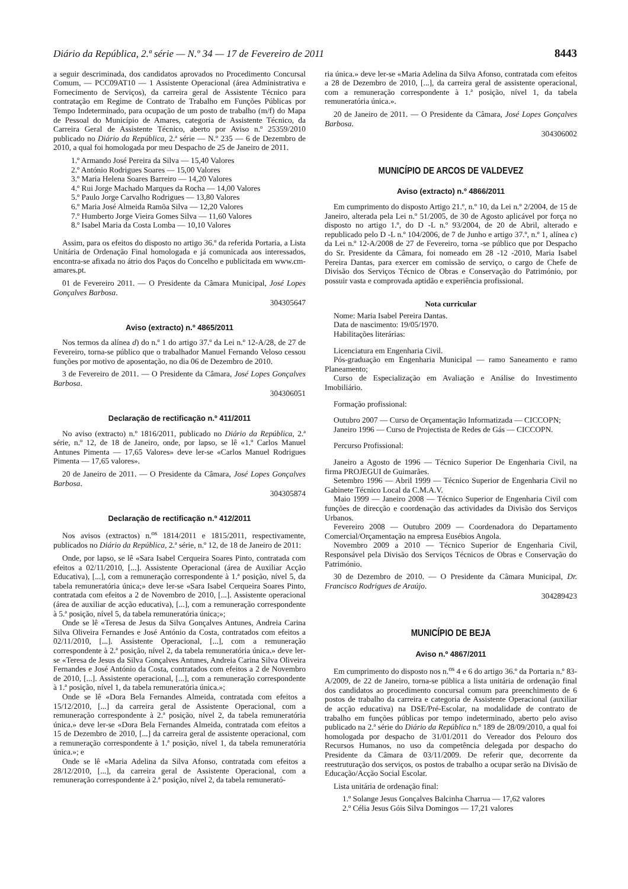Diário da República, 2.ª série — N.º 34 — 17 de Fevereiro de 2011 8443
a seguir descriminada, dos candidatos aprovados no Procedimento Concursal Comum, — PCC09AT10 — 1 Assistente Operacional (área Administrativa e Fornecimento de Serviços), da carreira geral de Assistente Técnico para contratação em Regime de Contrato de Trabalho em Funções Públicas por Tempo Indeterminado, para ocupação de um posto de trabalho (m/f) do Mapa de Pessoal do Município de Amares, categoria de Assistente Técnico, da Carreira Geral de Assistente Técnico, aberto por Aviso n.º 25359/2010 publicado no Diário da República, 2.ª série — N.º 235 — 6 de Dezembro de 2010, a qual foi homologada por meu Despacho de 25 de Janeiro de 2011.
1.º Armando José Pereira da Silva — 15,40 Valores
2.º António Rodrigues Soares — 15,00 Valores
3.º Maria Helena Soares Barreiro — 14,20 Valores
4.º Rui Jorge Machado Marques da Rocha — 14,00 Valores
5.º Paulo Jorge Carvalho Rodrigues — 13,80 Valores
6.º Maria José Almeida Ramõa Silva — 12,20 Valores
7.º Humberto Jorge Vieira Gomes Silva — 11,60 Valores
8.º Isabel Maria da Costa Lomba — 10,10 Valores
Assim, para os efeitos do disposto no artigo 36.º da referida Portaria, a Lista Unitária de Ordenação Final homologada e já comunicada aos interessados, encontra-se afixada no átrio dos Paços do Concelho e publicitada em www.cm-amares.pt.
01 de Fevereiro 2011. — O Presidente da Câmara Municipal, José Lopes Gonçalves Barbosa.
304305647
Aviso (extracto) n.º 4865/2011
Nos termos da alínea d) do n.º 1 do artigo 37.º da Lei n.º 12-A/28, de 27 de Fevereiro, torna-se público que o trabalhador Manuel Fernando Veloso cessou funções por motivo de aposentação, no dia 06 de Dezembro de 2010.
3 de Fevereiro de 2011. — O Presidente da Câmara, José Lopes Gonçalves Barbosa.
304306051
Declaração de rectificação n.º 411/2011
No aviso (extracto) n.º 1816/2011, publicado no Diário da República, 2.ª série, n.º 12, de 18 de Janeiro, onde, por lapso, se lê «1.º Carlos Manuel Antunes Pimenta — 17,65 Valores» deve ler-se «Carlos Manuel Rodrigues Pimenta — 17,65 valores».
20 de Janeiro de 2011. — O Presidente da Câmara, José Lopes Gonçalves Barbosa.
304305874
Declaração de rectificação n.º 412/2011
Nos avisos (extractos) n.<sup>os</sup> 1814/2011 e 1815/2011, respectivamente, publicados no Diário da República, 2.ª série, n.º 12, de 18 de Janeiro de 2011:
Onde, por lapso, se lê «Sara Isabel Cerqueira Soares Pinto, contratada com efeitos a 02/11/2010, [...]. Assistente Operacional (área de Auxiliar Acção Educativa), [...], com a remuneração correspondente à 1.ª posição, nível 5, da tabela remuneratória única;» deve ler-se «Sara Isabel Cerqueira Soares Pinto, contratada com efeitos a 2 de Novembro de 2010, [...]. Assistente operacional (área de auxiliar de acção educativa), [...], com a remuneração correspondente à 5.ª posição, nível 5, da tabela remuneratória única;»;
Onde se lê «Teresa de Jesus da Silva Gonçalves Antunes, Andreia Carina Silva Oliveira Fernandes e José António da Costa, contratados com efeitos a 02/11/2010, [...]. Assistente Operacional, [...], com a remuneração correspondente à 2.ª posição, nível 2, da tabela remuneratória única.» deve ler-se «Teresa de Jesus da Silva Gonçalves Antunes, Andreia Carina Silva Oliveira Fernandes e José António da Costa, contratados com efeitos a 2 de Novembro de 2010, [...]. Assistente operacional, [...], com a remuneração correspondente à 1.ª posição, nível 1, da tabela remuneratória única.»;
Onde se lê «Dora Bela Fernandes Almeida, contratada com efeitos a 15/12/2010, [...] da carreira geral de Assistente Operacional, com a remuneração correspondente à 2.ª posição, nível 2, da tabela remuneratória única.» deve ler-se «Dora Bela Fernandes Almeida, contratada com efeitos a 15 de Dezembro de 2010, [...] da carreira geral de assistente operacional, com a remuneração correspondente à 1.ª posição, nível 1, da tabela remuneratória única.»; e
Onde se lê «Maria Adelina da Silva Afonso, contratada com efeitos a 28/12/2010, [...], da carreira geral de Assistente Operacional, com a remuneração correspondente à 2.ª posição, nível 2, da tabela remunerató-
ria única.» deve ler-se «Maria Adelina da Silva Afonso, contratada com efeitos a 28 de Dezembro de 2010, [...], da carreira geral de assistente operacional, com a remuneração correspondente à 1.ª posição, nível 1, da tabela remuneratória única.».
20 de Janeiro de 2011. — O Presidente da Câmara, José Lopes Gonçalves Barbosa.
304306002
MUNICÍPIO DE ARCOS DE VALDEVEZ
Aviso (extracto) n.º 4866/2011
Em cumprimento do disposto Artigo 21.º, n.º 10, da Lei n.º 2/2004, de 15 de Janeiro, alterada pela Lei n.º 51/2005, de 30 de Agosto aplicável por força no disposto no artigo 1.º, do D -L n.º 93/2004, de 20 de Abril, alterado e republicado pelo D -L n.º 104/2006, de 7 de Junho e artigo 37.º, n.º 1, alínea c) da Lei n.º 12-A/2008 de 27 de Fevereiro, torna -se público que por Despacho do Sr. Presidente da Câmara, foi nomeado em 28 -12 -2010, Maria Isabel Pereira Dantas, para exercer em comissão de serviço, o cargo de Chefe de Divisão dos Serviços Técnico de Obras e Conservação do Património, por possuir vasta e comprovada aptidão e experiência profissional.
Nota curricular
Nome: Maria Isabel Pereira Dantas.
Data de nascimento: 19/05/1970.
Habilitações literárias:
Licenciatura em Engenharia Civil.
Pós-graduação em Engenharia Municipal — ramo Saneamento e ramo Planeamento;
Curso de Especialização em Avaliação e Análise do Investimento Imobiliário.
Formação profissional:
Outubro 2007 — Curso de Orçamentação Informatizada — CICCOPN;
Janeiro 1996 — Curso de Projectista de Redes de Gás — CICCOPN.
Percurso Profissional:
Janeiro a Agosto de 1996 — Técnico Superior De Engenharia Civil, na firma PROJEGUI de Guimarães.
Setembro 1996 — Abril 1999 — Técnico Superior de Engenharia Civil no Gabinete Técnico Local da C.M.A.V.
Maio 1999 — Janeiro 2008 — Técnico Superior de Engenharia Civil com funções de direcção e coordenação das actividades da Divisão dos Serviços Urbanos.
Fevereiro 2008 — Outubro 2009 — Coordenadora do Departamento Comercial/Orçamentação na empresa Eusébios Angola.
Novembro 2009 a 2010 — Técnico Superior de Engenharia Civil, Responsável pela Divisão dos Serviços Técnicos de Obras e Conservação do Património.
30 de Dezembro de 2010. — O Presidente da Câmara Municipal, Dr. Francisco Rodrigues de Araújo.
304289423
MUNICÍPIO DE BEJA
Aviso n.º 4867/2011
Em cumprimento do disposto nos n.<sup>os</sup> 4 e 6 do artigo 36.º da Portaria n.º 83-A/2009, de 22 de Janeiro, torna-se pública a lista unitária de ordenação final dos candidatos ao procedimento concursal comum para preenchimento de 6 postos de trabalho da carreira e categoria de Assistente Operacional (auxiliar de acção educativa) na DSE/Pré-Escolar, na modalidade de contrato de trabalho em funções públicas por tempo indeterminado, aberto pelo aviso publicado na 2.ª série do Diário da República n.º 189 de 28/09/2010, a qual foi homologada por despacho de 31/01/2011 do Vereador dos Pelouro dos Recursos Humanos, no uso da competência delegada por despacho do Presidente da Câmara de 03/11/2009. De referir que, decorrente da reestruturação dos serviços, os postos de trabalho a ocupar serão na Divisão de Educação/Acção Social Escolar.
Lista unitária de ordenação final:
1.º Solange Jesus Gonçalves Balcinha Charrua — 17,62 valores
2.º Célia Jesus Góis Silva Domingos — 17,21 valores